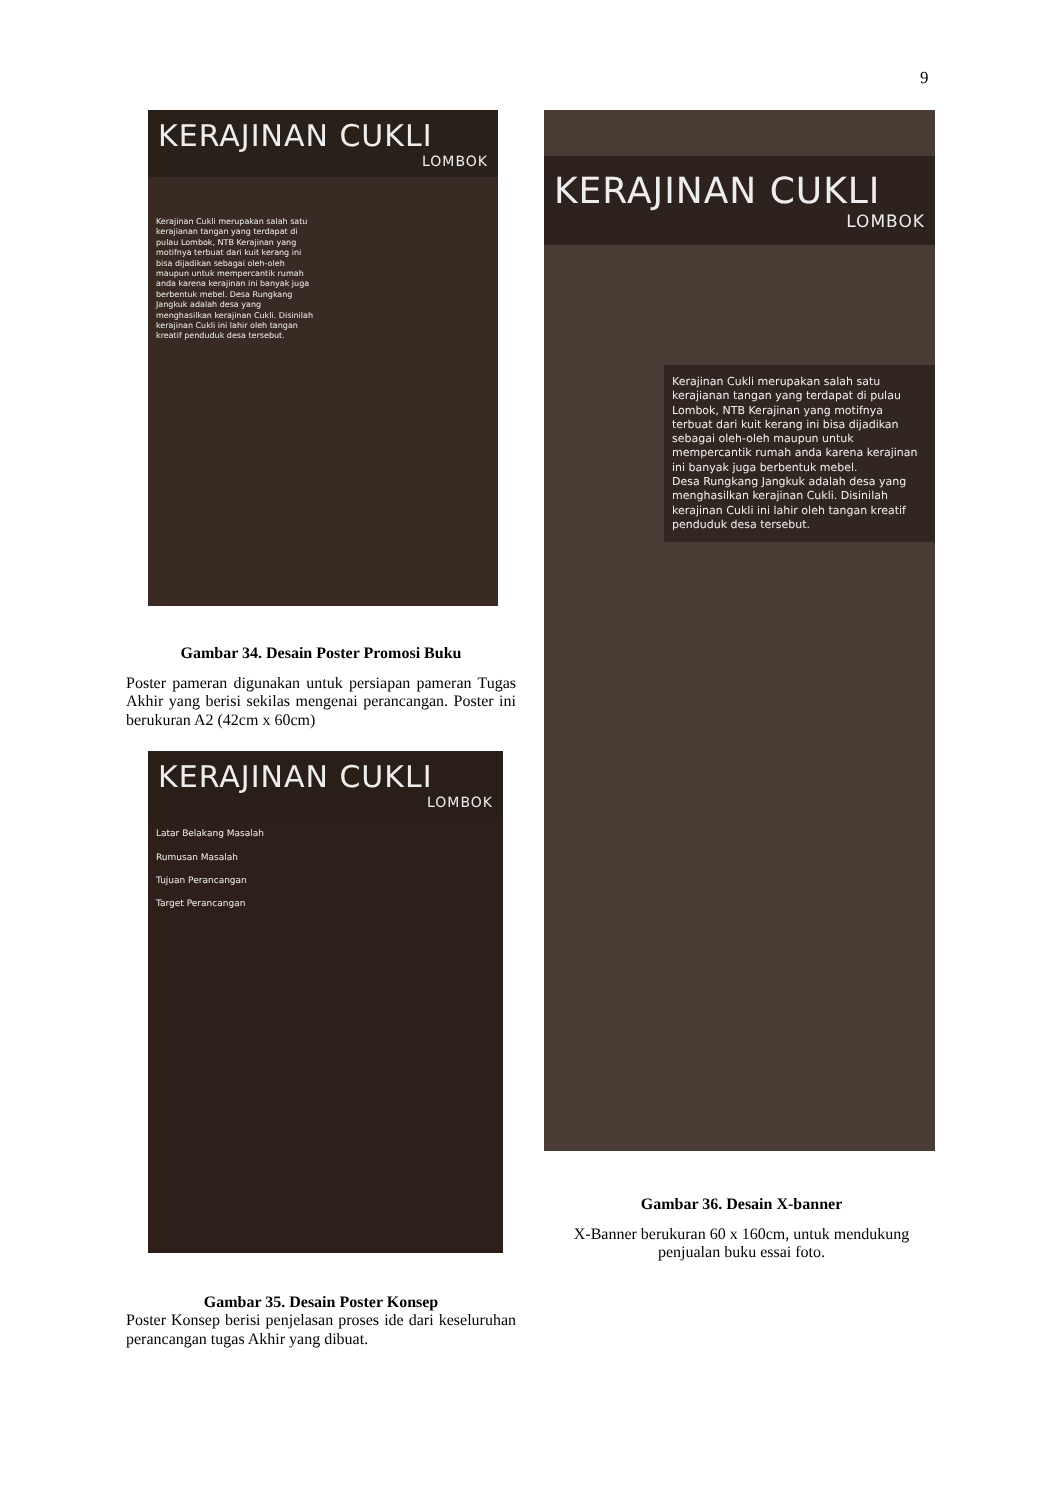9
KERAJINAN CUKLI
LOMBOK
Kerajinan Cukli merupakan salah satu kerajianan tangan yang terdapat di pulau Lombok, NTB Kerajinan yang motifnya terbuat dari kuit kerang ini bisa dijadikan sebagai oleh-oleh maupun untuk mempercantik rumah anda karena kerajinan ini banyak juga berbentuk mebel. Desa Rungkang Jangkuk adalah desa yang menghasilkan kerajinan Cukli. Disinilah kerajinan Cukli ini lahir oleh tangan kreatif penduduk desa tersebut.
Gambar 34. Desain Poster Promosi Buku
Poster pameran digunakan untuk persiapan pameran Tugas Akhir yang berisi sekilas mengenai perancangan. Poster ini berukuran A2 (42cm x 60cm)
KERAJINAN CUKLI
LOMBOK
Latar Belakang Masalah
Rumusan Masalah
Tujuan Perancangan
Target Perancangan
Gambar 35. Desain Poster Konsep
Poster Konsep berisi penjelasan proses ide dari keseluruhan perancangan tugas Akhir yang dibuat.
KERAJINAN CUKLI
LOMBOK
Kerajinan Cukli merupakan salah satu kerajianan tangan yang terdapat di pulau Lombok, NTB Kerajinan yang motifnya terbuat dari kuit kerang ini bisa dijadikan sebagai oleh-oleh maupun untuk mempercantik rumah anda karena kerajinan ini banyak juga berbentuk mebel.
Desa Rungkang Jangkuk adalah desa yang menghasilkan kerajinan Cukli. Disinilah kerajinan Cukli ini lahir oleh tangan kreatif penduduk desa tersebut.
Gambar 36. Desain X-banner
X-Banner berukuran 60 x 160cm, untuk mendukung penjualan buku essai foto.